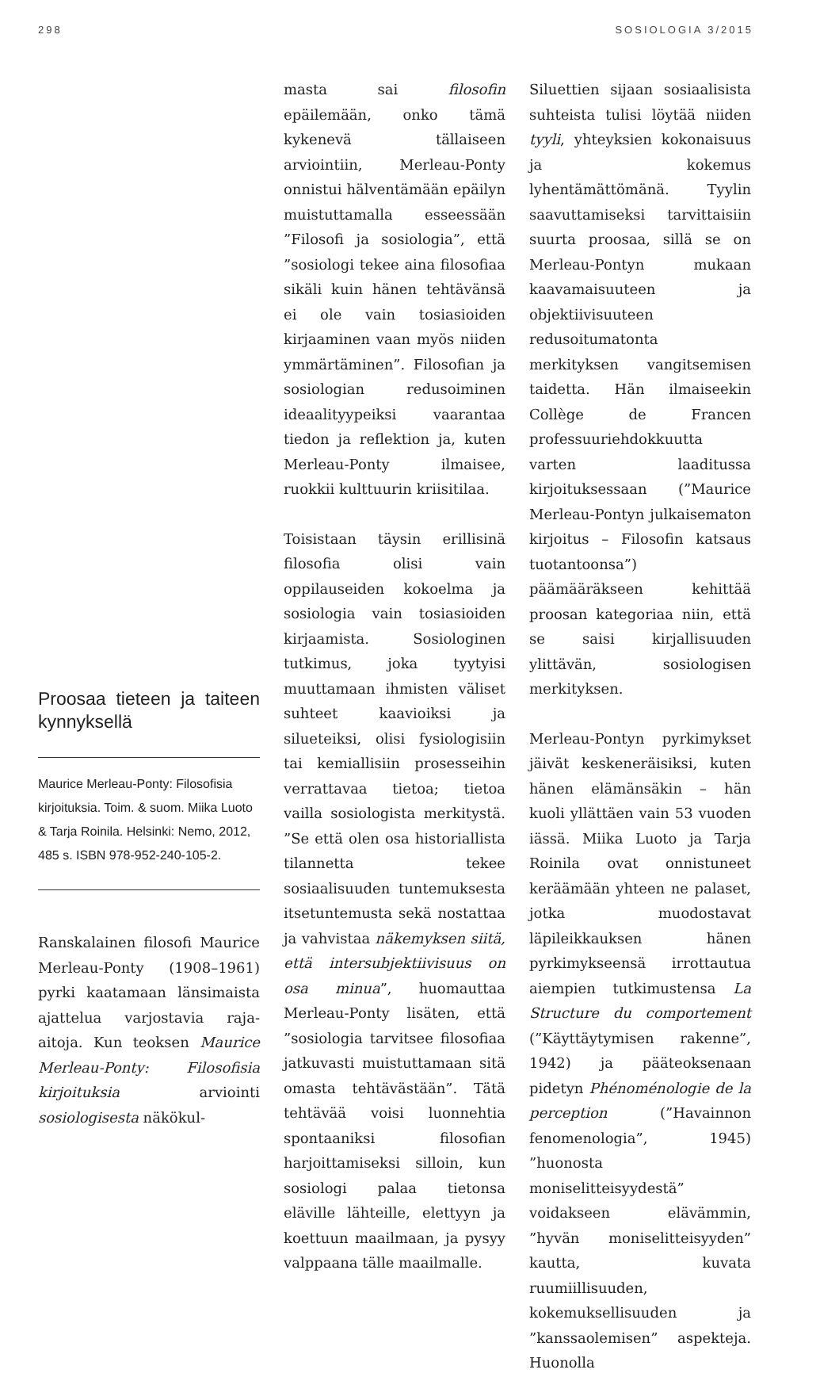298 SOSIOLOGIA 3/2015
Proosaa tieteen ja taiteen kynnyksellä
Maurice Merleau-Ponty: Filosofisia kirjoituksia. Toim. & suom. Miika Luoto & Tarja Roinila. Helsinki: Nemo, 2012, 485 s. ISBN 978-952-240-105-2.
Ranskalainen filosofi Maurice Merleau-Ponty (1908–1961) pyrki kaatamaan länsimaista ajattelua varjostavia raja-aitoja. Kun teoksen Maurice Merleau-Ponty: Filosofisia kirjoituksia arviointi sosiologisesta näkökul-
masta sai filosofin epäilemään, onko tämä kykenevä tällaiseen arviointiin, Merleau-Ponty onnistui hälventämään epäilyn muistuttamalla esseessään ”Filosofi ja sosiologia”, että ”sosiologi tekee aina filosofiaa sikäli kuin hänen tehtävänsä ei ole vain tosiasioiden kirjaaminen vaan myös niiden ymmärtäminen”. Filosofian ja sosiologian redusoiminen ideaalityypeiksi vaarantaa tiedon ja reflektion ja, kuten Merleau-Ponty ilmaisee, ruokkii kulttuurin kriisitilaa.
Toisistaan täysin erillisinä filosofia olisi vain oppilauseiden kokoelma ja sosiologia vain tosiasioiden kirjaamista. Sosiologinen tutkimus, joka tyytyisi muuttamaan ihmisten väliset suhteet kaavioiksi ja silueteiksi, olisi fysiologisiin tai kemiallisiin prosesseihin verrattavaa tietoa; tietoa vailla sosiologista merkitystä. ”Se että olen osa historiallista tilannetta tekee sosiaalisuuden tuntemuksesta itsetuntemusta sekä nostattaa ja vahvistaa näkemyksen siitä, että intersubjektiivisuus on osa minua”, huomauttaa Merleau-Ponty lisäten, että ”sosiologia tarvitsee filosofiaa jatkuvasti muistuttamaan sitä omasta tehtävästään”. Tätä tehtävää voisi luonnehtia spontaaniksi filosofian harjoittamiseksi silloin, kun sosiologi palaa tietonsa eläville lähteille, elettyyn ja koettuun maailmaan, ja pysyy valppaana tälle maailmalle.
Siluettien sijaan sosiaalisista suhteista tulisi löytää niiden tyyli, yhteyksien kokonaisuus ja kokemus lyhentämättömänä. Tyylin saavuttamiseksi tarvittaisiin suurta proosaa, sillä se on Merleau-Pontyn mukaan kaavamaisuuteen ja objektiivisuuteen redusoitumatonta merkityksen vangitsemisen taidetta. Hän ilmaiseekin Collège de Francen professuuriehdokkuutta varten laaditussa kirjoituksessaan (”Maurice Merleau-Pontyn julkaisematon kirjoitus – Filosofin katsaus tuotantoonsa”) päämääräkseen kehittää proosan kategoriaa niin, että se saisi kirjallisuuden ylittävän, sosiologisen merkityksen.
Merleau-Pontyn pyrkimykset jäivät keskeneräisiksi, kuten hänen elämänsäkin – hän kuoli yllättäen vain 53 vuoden iässä. Miika Luoto ja Tarja Roinila ovat onnistuneet keräämään yhteen ne palaset, jotka muodostavat läpileikkauksen hänen pyrkimykseensä irrottautua aiempien tutkimustensa La Structure du comportement (”Käyttäytymisen rakenne”, 1942) ja pääteoksenaan pidetyn Phénoménologie de la perception (”Havainnon fenomenologia”, 1945) ”huonosta moniselitteisyydestä” voidakseen elävämmin, ”hyvän moniselitteisyyden” kautta, kuvata ruumiillisuuden, kokemuksellisuuden ja ”kanssaolemisen” aspekteja. Huonolla